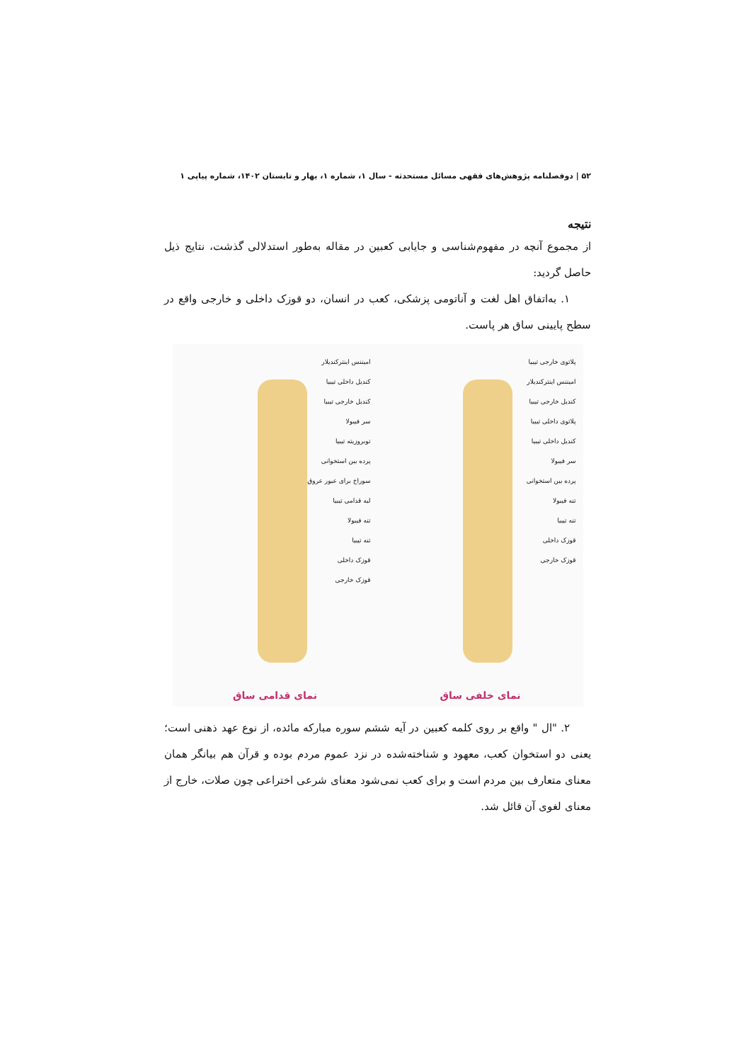۵۲ | دوفصلنامه پژوهش‌های فقهی مسائل مستحدثه - سال ۱، شماره ۱، بهار و تابستان ۱۴۰۲، شماره پیاپی ۱
نتیجه
از مجموع آنچه در مفهوم‌شناسی و جایابی کعبین در مقاله به‌طور استدلالی گذشت، نتایج ذیل حاصل گردید:
۱. به‌اتفاق اهل لغت و آناتومی پزشکی، کعب در انسان، دو قوزک داخلی و خارجی واقع در سطح پایینی ساق هر پاست.
پلاتوی خارجی تیبیا
امیننس اینترکندیلار
کندیل خارجی تیبیا
پلاتوی داخلی تیبیا
کندیل داخلی تیبیا
سر فیبولا
پرده بین استخوانی
تنه فیبولا
تنه تیبیا
قوزک داخلی
قوزک خارجی
نمای خلفی ساق
امیننس اینترکندیلار
کندیل داخلی تیبیا
کندیل خارجی تیبیا
سر فیبولا
توبروزیته تیبیا
پرده بین استخوانی
سوراخ برای عبور عروق
لبه قدامی تیبیا
تنه فیبولا
تنه تیبیا
قوزک داخلی
قوزک خارجی
نمای قدامی ساق
۲. "ال " واقع بر روی کلمه کعبین در آیه ششم سوره مبارکه مائده، از نوع عهد ذهنی است؛ یعنی دو استخوان کعب، معهود و شناخته‌شده در نزد عموم مردم بوده و قرآن هم بیانگر همان معنای متعارف بین مردم است و برای کعب نمی‌شود معنای شرعی اختراعی چون صلات، خارج از معنای لغوی آن قائل شد.